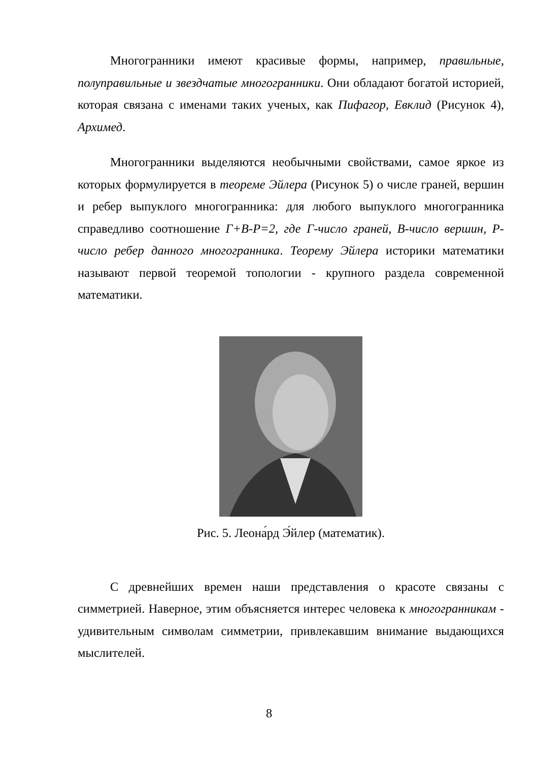Многогранники имеют красивые формы, например, правильные, полуправильные и звездчатые многогранники. Они обладают богатой историей, которая связана с именами таких ученых, как Пифагор, Евклид (Рисунок 4), Архимед.
Многогранники выделяются необычными свойствами, самое яркое из которых формулируется в теореме Эйлера (Рисунок 5) о числе граней, вершин и ребер выпуклого многогранника: для любого выпуклого многогранника справедливо соотношение Г+В-Р=2, где Г-число граней, В-число вершин, Р-число ребер данного многогранника. Теорему Эйлера историки математики называют первой теоремой топологии - крупного раздела современной математики.
Рис. 5. Леона́рд Э́йлер (математик).
С древнейших времен наши представления о красоте связаны с симметрией. Наверное, этим объясняется интерес человека к многогранникам - удивительным символам симметрии, привлекавшим внимание выдающихся мыслителей.
8